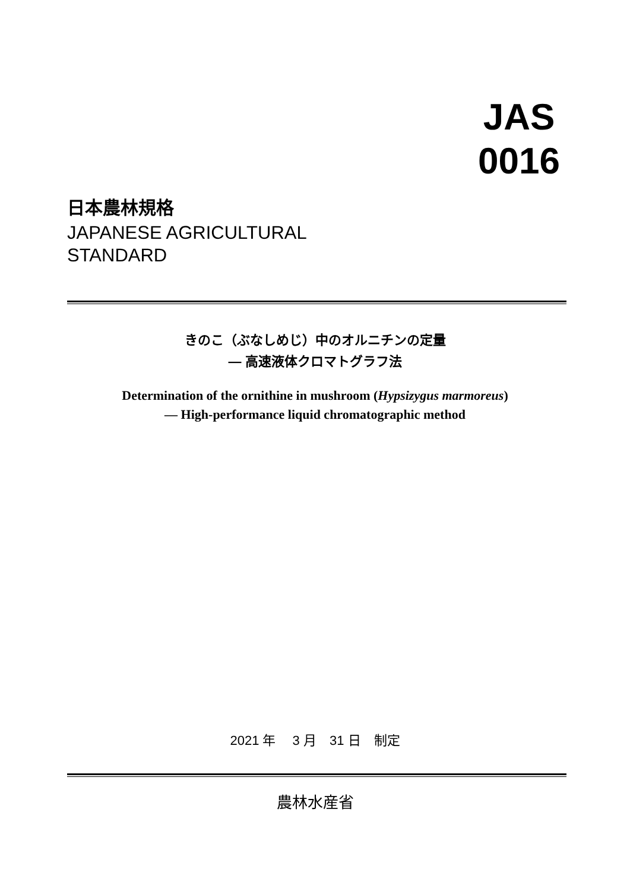JAS
0016
日本農林規格
JAPANESE AGRICULTURAL
STANDARD
きのこ（ぶなしめじ）中のオルニチンの定量
— 高速液体クロマトグラフ法
Determination of the ornithine in mushroom (Hypsizygus marmoreus)
— High-performance liquid chromatographic method
2021 年　 3 月　31 日　制定
農林水産省